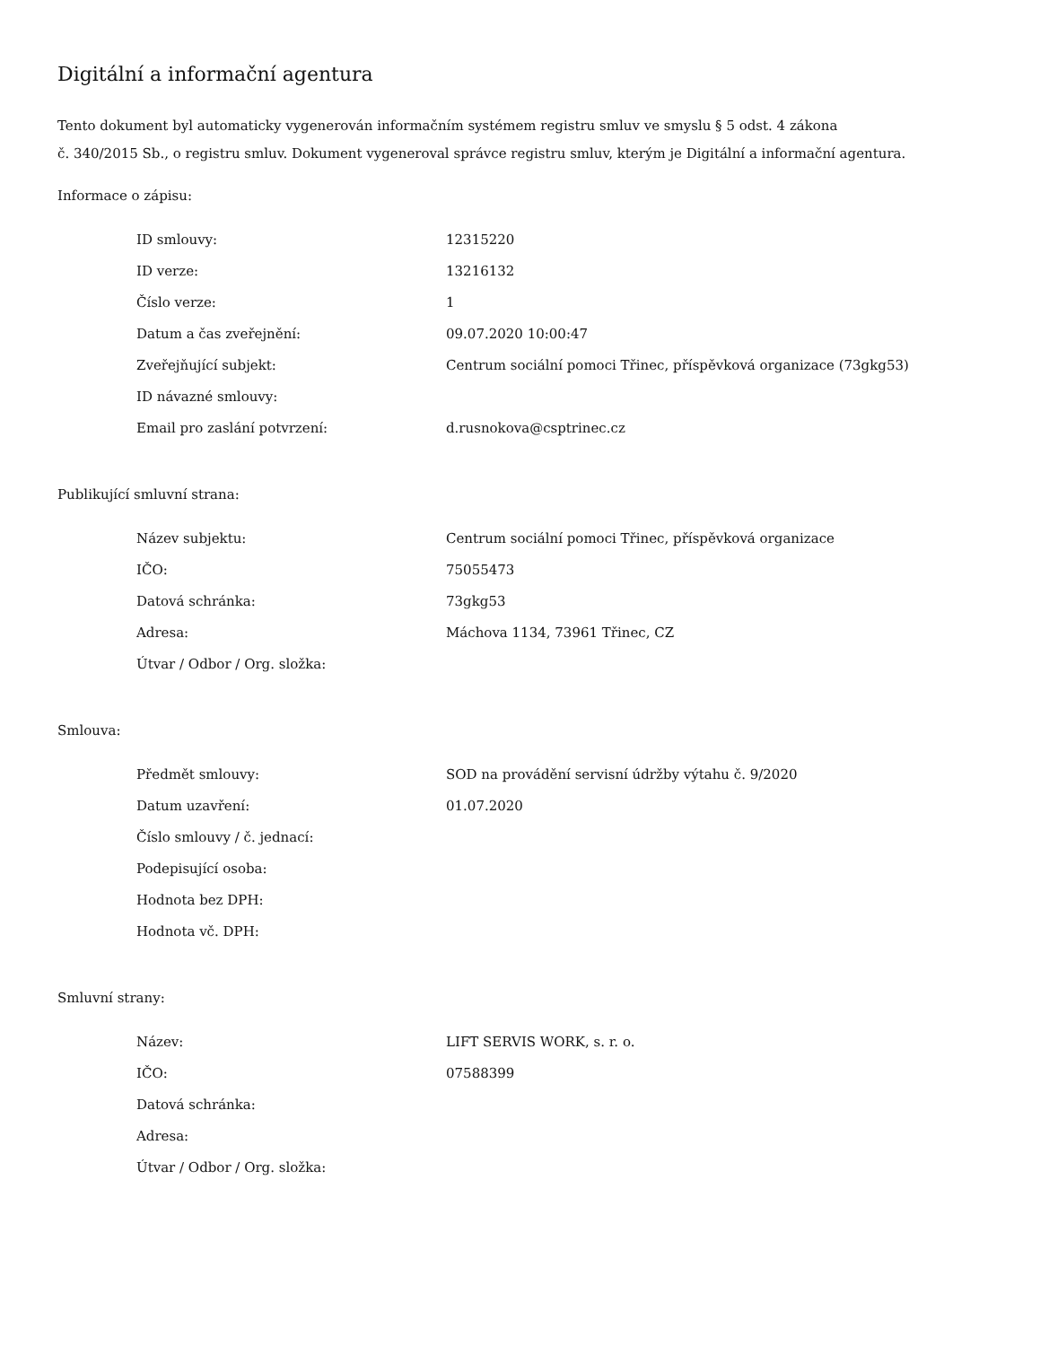Digitální a informační agentura
Tento dokument byl automaticky vygenerován informačním systémem registru smluv ve smyslu § 5 odst. 4 zákona
č. 340/2015 Sb., o registru smluv. Dokument vygeneroval správce registru smluv, kterým je Digitální a informační agentura.
Informace o zápisu:
| ID smlouvy: | 12315220 |
| ID verze: | 13216132 |
| Číslo verze: | 1 |
| Datum a čas zveřejnění: | 09.07.2020 10:00:47 |
| Zveřejňující subjekt: | Centrum sociální pomoci Třinec, příspěvková organizace (73gkg53) |
| ID návazné smlouvy: | |
| Email pro zaslání potvrzení: | d.rusnokova@csptrinec.cz |
Publikující smluvní strana:
| Název subjektu: | Centrum sociální pomoci Třinec, příspěvková organizace |
| IČO: | 75055473 |
| Datová schránka: | 73gkg53 |
| Adresa: | Máchova 1134, 73961 Třinec, CZ |
| Útvar / Odbor / Org. složka: | |
Smlouva:
| Předmět smlouvy: | SOD na provádění servisní údržby výtahu č. 9/2020 |
| Datum uzavření: | 01.07.2020 |
| Číslo smlouvy / č. jednací: | |
| Podepisující osoba: | |
| Hodnota bez DPH: | |
| Hodnota vč. DPH: | |
Smluvní strany:
| Název: | LIFT SERVIS WORK, s. r. o. |
| IČO: | 07588399 |
| Datová schránka: | |
| Adresa: | |
| Útvar / Odbor / Org. složka: | |